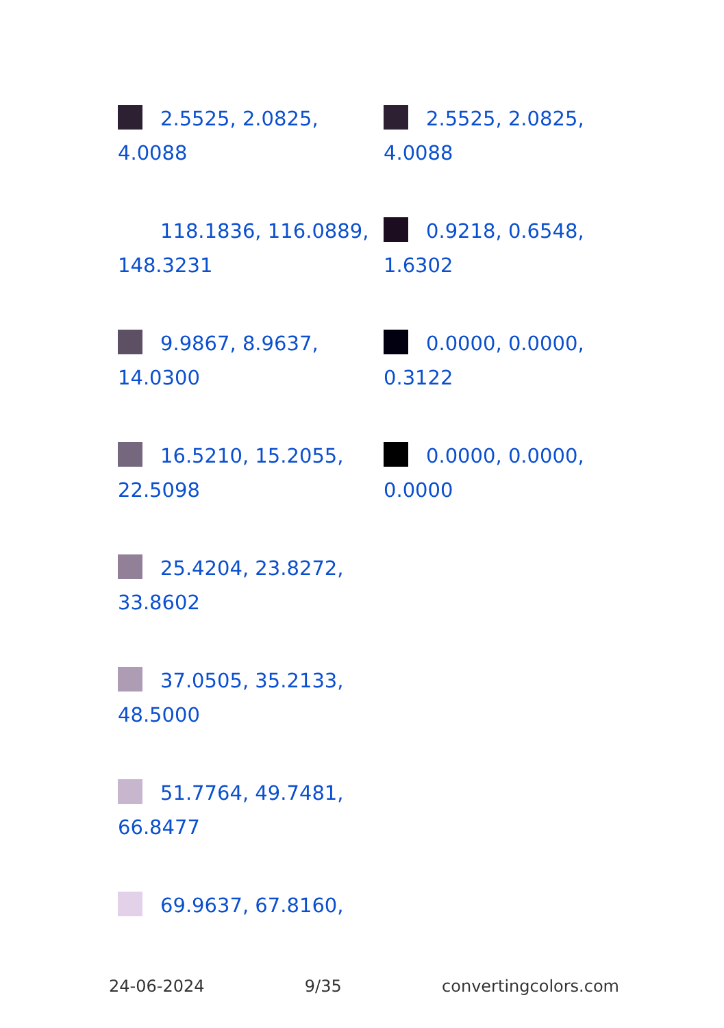2.5525, 2.0825, 4.0088
2.5525, 2.0825, 4.0088
118.1836, 116.0889, 148.3231
0.9218, 0.6548, 1.6302
9.9867, 8.9637, 14.0300
0.0000, 0.0000, 0.3122
16.5210, 15.2055, 22.5098
0.0000, 0.0000, 0.0000
25.4204, 23.8272, 33.8602
37.0505, 35.2133, 48.5000
51.7764, 49.7481, 66.8477
69.9637, 67.8160,
24-06-2024 9/35 convertingcolors.com